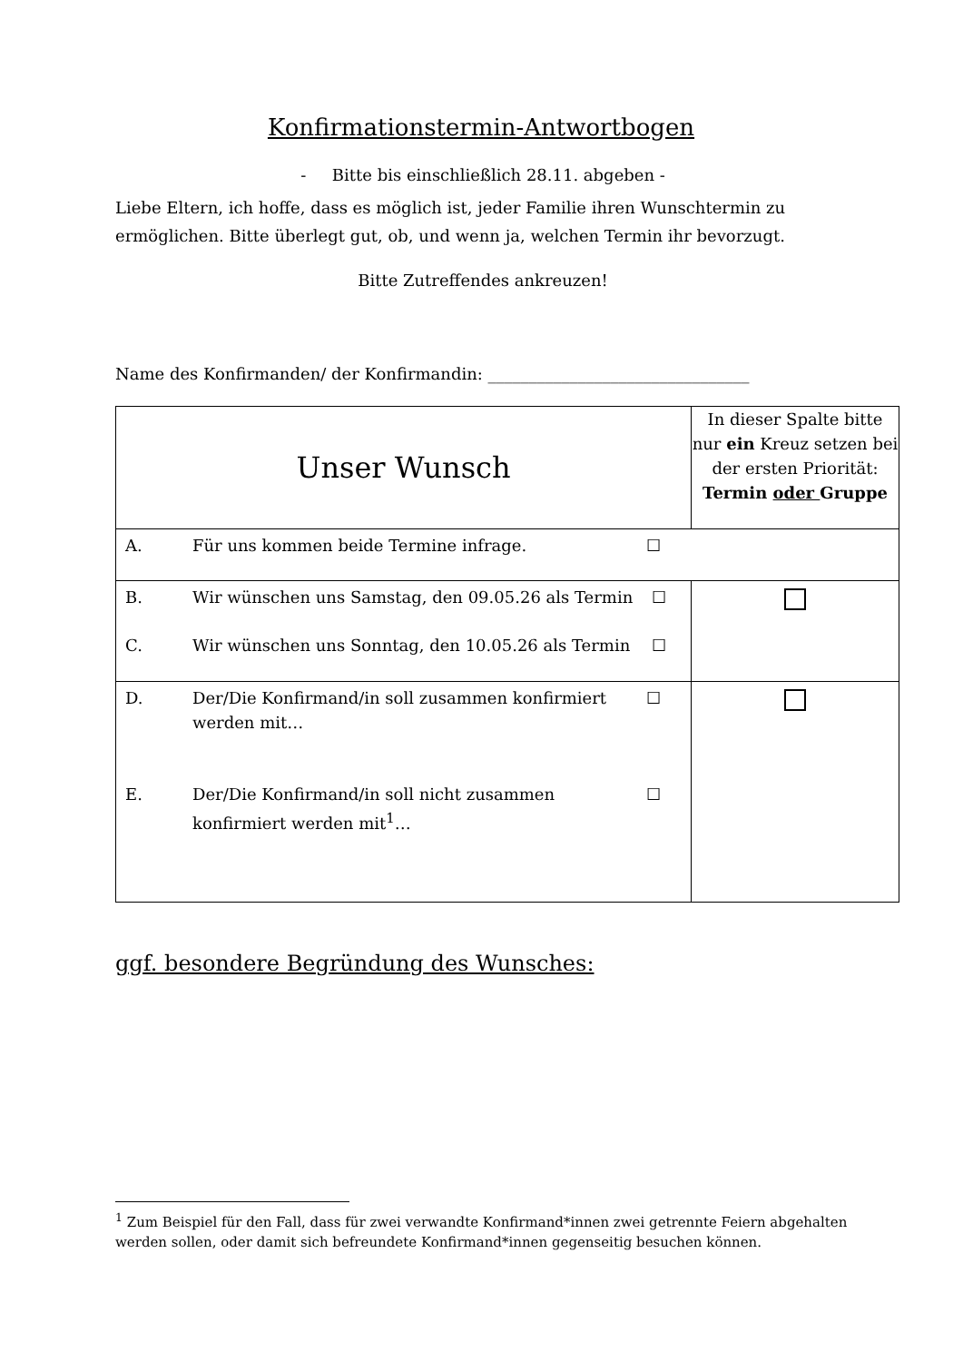Konfirmationstermin-Antwortbogen
- Bitte bis einschließlich 28.11. abgeben -
Liebe Eltern, ich hoffe, dass es möglich ist, jeder Familie ihren Wunschtermin zu ermöglichen. Bitte überlegt gut, ob, und wenn ja, welchen Termin ihr bevorzugt.
Bitte Zutreffendes ankreuzen!
Name des Konfirmanden/ der Konfirmandin: ________________________________
| Unser Wunsch | In dieser Spalte bitte nur ein Kreuz setzen bei der ersten Priorität: Termin oder Gruppe |
| A. Für uns kommen beide Termine infrage. ☐ | |
| B. Wir wünschen uns Samstag, den 09.05.26 als Termin ☐ C. Wir wünschen uns Sonntag, den 10.05.26 als Termin ☐ | |
| D. Der/Die Konfirmand/in soll zusammen konfirmiert werden mit… ☐ E. Der/Die Konfirmand/in soll nicht zusammen konfirmiert werden mit<sup>1</sup>… ☐ | |
ggf. besondere Begründung des Wunsches:
<sup>1</sup> Zum Beispiel für den Fall, dass für zwei verwandte Konfirmand*innen zwei getrennte Feiern abgehalten werden sollen, oder damit sich befreundete Konfirmand*innen gegenseitig besuchen können.